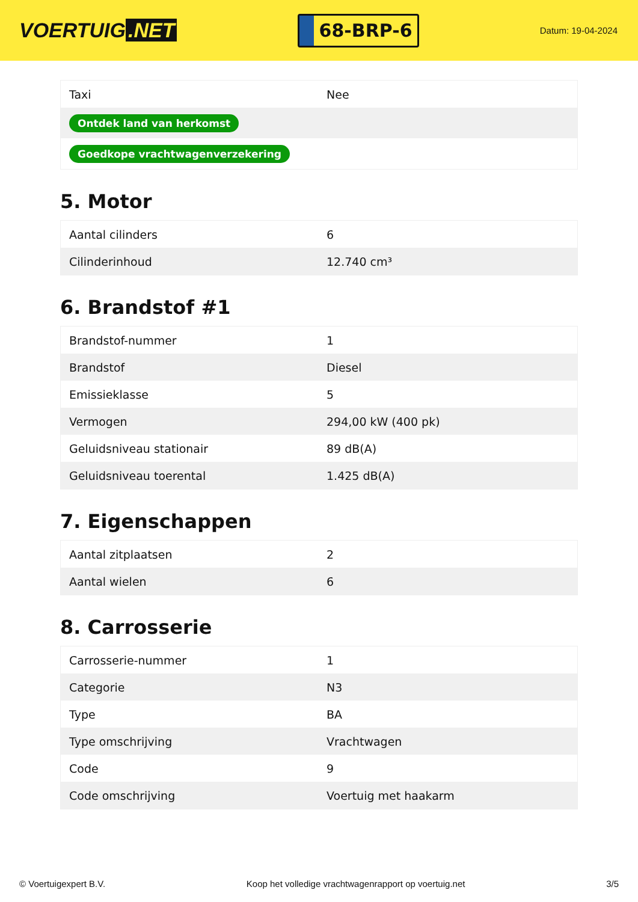VOERTUIG.NET
68-BRP-6
Datum: 19-04-2024
| Taxi | Nee |
| Ontdek land van herkomst | |
| Goedkope vrachtwagenverzekering | |
5. Motor
| Aantal cilinders | 6 |
| Cilinderinhoud | 12.740 cm³ |
6. Brandstof #1
| Brandstof-nummer | 1 |
| Brandstof | Diesel |
| Emissieklasse | 5 |
| Vermogen | 294,00 kW (400 pk) |
| Geluidsniveau stationair | 89 dB(A) |
| Geluidsniveau toerental | 1.425 dB(A) |
7. Eigenschappen
| Aantal zitplaatsen | 2 |
| Aantal wielen | 6 |
8. Carrosserie
| Carrosserie-nummer | 1 |
| Categorie | N3 |
| Type | BA |
| Type omschrijving | Vrachtwagen |
| Code | 9 |
| Code omschrijving | Voertuig met haakarm |
© Voertuigexpert B.V. Koop het volledige vrachtwagenrapport op voertuig.net 3/5